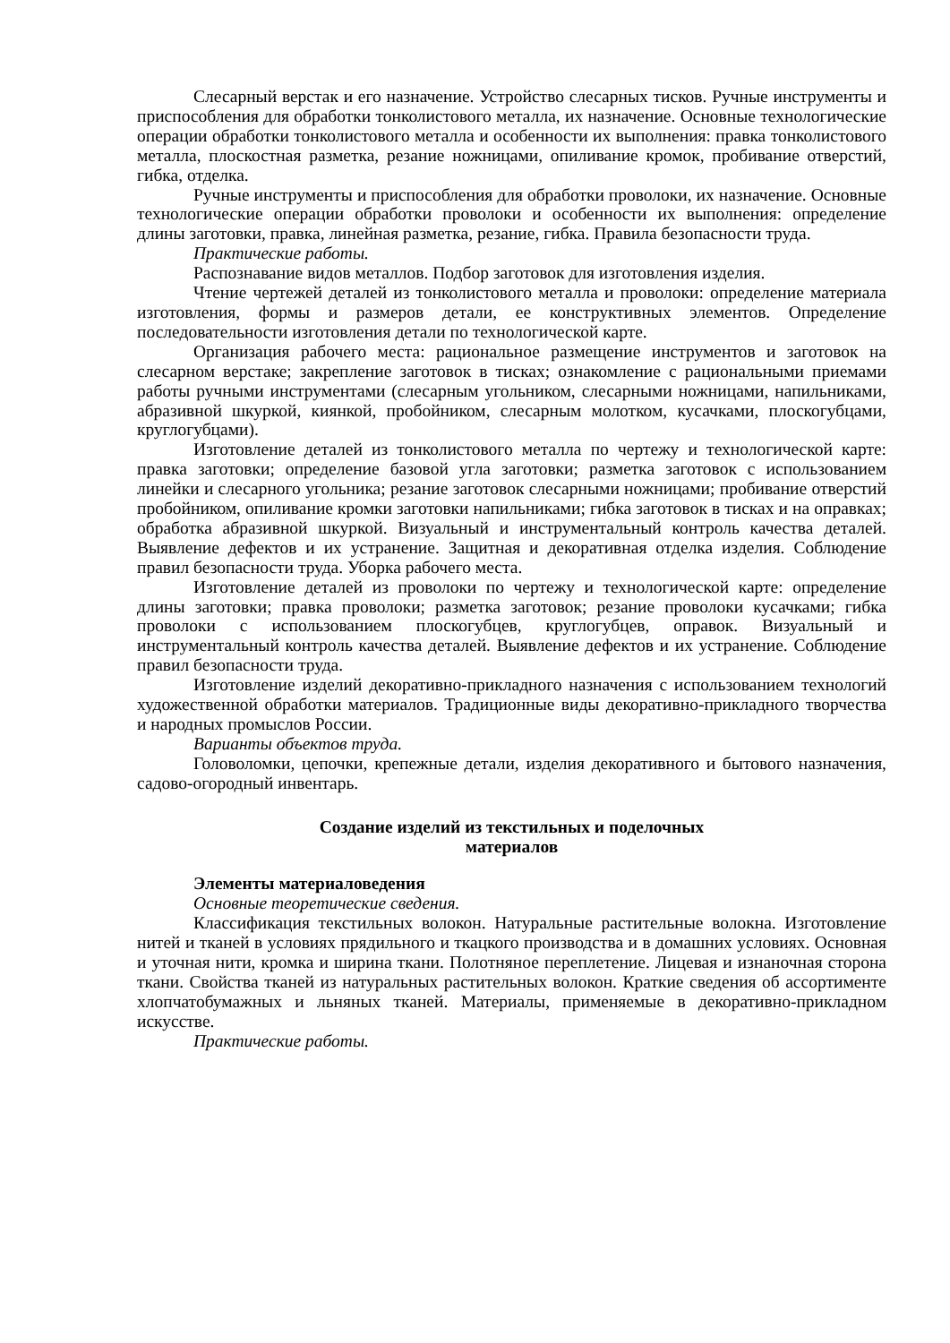Слесарный верстак и его назначение. Устройство слесарных тисков. Ручные инструменты и приспособления для обработки тонколистового металла, их назначение. Основные технологические операции обработки тонколистового металла и особенности их выполнения: правка тонколистового металла, плоскостная разметка, резание ножницами, опиливание кромок, пробивание отверстий, гибка, отделка.
Ручные инструменты и приспособления для обработки проволоки, их назначение. Основные технологические операции обработки проволоки и особенности их выполнения: определение длины заготовки, правка, линейная разметка, резание, гибка. Правила безопасности труда.
Практические работы.
Распознавание видов металлов. Подбор заготовок для изготовления изделия.
Чтение чертежей деталей из тонколистового металла и проволоки: определение материала изготовления, формы и размеров детали, ее конструктивных элементов. Определение последовательности изготовления детали по технологической карте.
Организация рабочего места: рациональное размещение инструментов и заготовок на слесарном верстаке; закрепление заготовок в тисках; ознакомление с рациональными приемами работы ручными инструментами (слесарным угольником, слесарными ножницами, напильниками, абразивной шкуркой, киянкой, пробойником, слесарным молотком, кусачками, плоскогубцами, круглогубцами).
Изготовление деталей из тонколистового металла по чертежу и технологической карте: правка заготовки; определение базовой угла заготовки; разметка заготовок с использованием линейки и слесарного угольника; резание заготовок слесарными ножницами; пробивание отверстий пробойником, опиливание кромки заготовки напильниками; гибка заготовок в тисках и на оправках; обработка абразивной шкуркой. Визуальный и инструментальный контроль качества деталей. Выявление дефектов и их устранение. Защитная и декоративная отделка изделия. Соблюдение правил безопасности труда. Уборка рабочего места.
Изготовление деталей из проволоки по чертежу и технологической карте: определение длины заготовки; правка проволоки; разметка заготовок; резание проволоки кусачками; гибка проволоки с использованием плоскогубцев, круглогубцев, оправок. Визуальный и инструментальный контроль качества деталей. Выявление дефектов и их устранение. Соблюдение правил безопасности труда.
Изготовление изделий декоративно-прикладного назначения с использованием технологий художественной обработки материалов. Традиционные виды декоративно-прикладного творчества и народных промыслов России.
Варианты объектов труда.
Головоломки, цепочки, крепежные детали, изделия декоративного и бытового назначения, садово-огородный инвентарь.
Создание изделий из текстильных и поделочных
материалов
Элементы материаловедения
Основные теоретические сведения.
Классификация текстильных волокон. Натуральные растительные волокна. Изготовление нитей и тканей в условиях прядильного и ткацкого производства и в домашних условиях. Основная и уточная нити, кромка и ширина ткани. Полотняное переплетение. Лицевая и изнаночная сторона ткани. Свойства тканей из натуральных растительных волокон. Краткие сведения об ассортименте хлопчатобумажных и льняных тканей. Материалы, применяемые в декоративно-прикладном искусстве.
Практические работы.